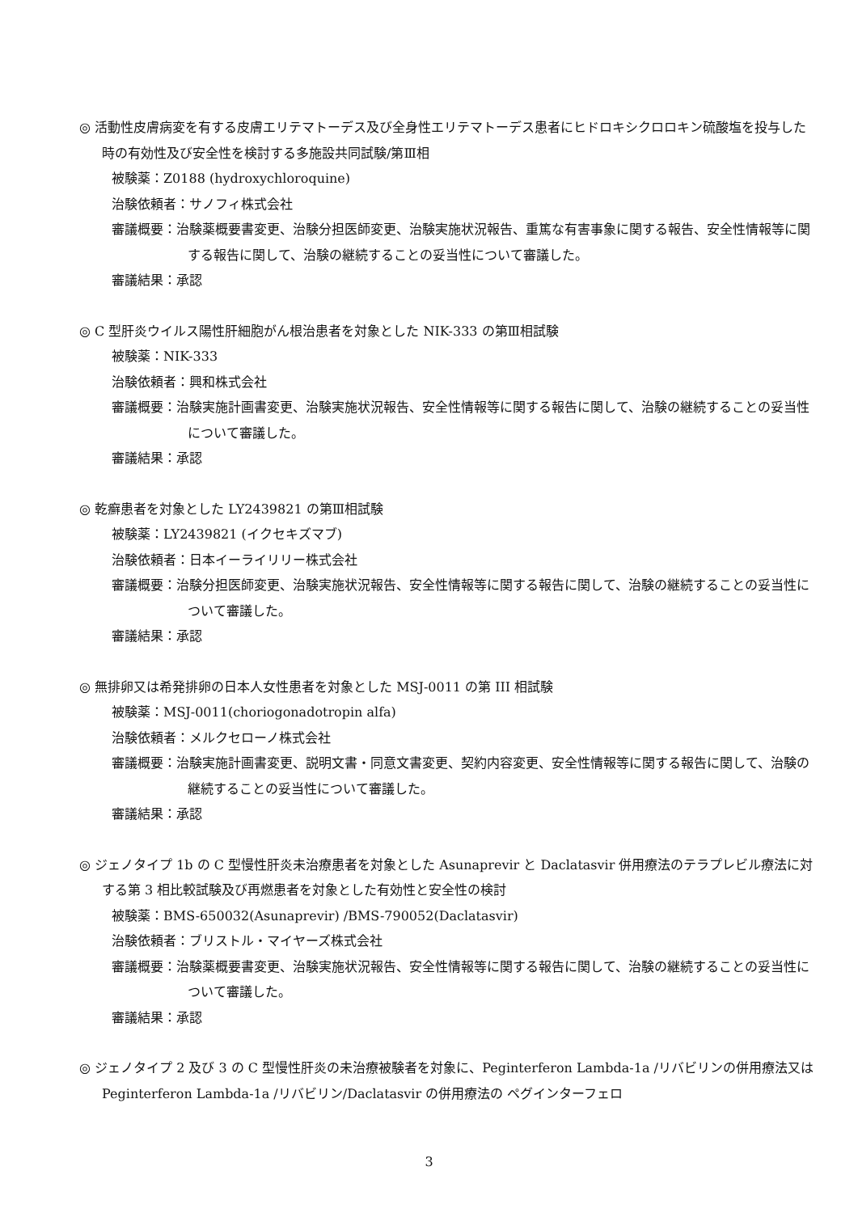◎ 活動性皮膚病変を有する皮膚エリテマトーデス及び全身性エリテマトーデス患者にヒドロキシクロロキン硫酸塩を投与した時の有効性及び安全性を検討する多施設共同試験/第Ⅲ相
被験薬：Z0188 (hydroxychloroquine)
治験依頼者：サノフィ株式会社
審議概要：治験薬概要書変更、治験分担医師変更、治験実施状況報告、重篤な有害事象に関する報告、安全性情報等に関する報告に関して、治験の継続することの妥当性について審議した。
審議結果：承認
◎ C 型肝炎ウイルス陽性肝細胞がん根治患者を対象とした NIK-333 の第Ⅲ相試験
被験薬：NIK-333
治験依頼者：興和株式会社
審議概要：治験実施計画書変更、治験実施状況報告、安全性情報等に関する報告に関して、治験の継続することの妥当性について審議した。
審議結果：承認
◎ 乾癬患者を対象とした LY2439821 の第Ⅲ相試験
被験薬：LY2439821 (イクセキズマブ)
治験依頼者：日本イーライリリー株式会社
審議概要：治験分担医師変更、治験実施状況報告、安全性情報等に関する報告に関して、治験の継続することの妥当性について審議した。
審議結果：承認
◎ 無排卵又は希発排卵の日本人女性患者を対象とした MSJ-0011 の第 III 相試験
被験薬：MSJ-0011(choriogonadotropin alfa)
治験依頼者：メルクセローノ株式会社
審議概要：治験実施計画書変更、説明文書・同意文書変更、契約内容変更、安全性情報等に関する報告に関して、治験の継続することの妥当性について審議した。
審議結果：承認
◎ ジェノタイプ 1b の C 型慢性肝炎未治療患者を対象とした Asunaprevir と Daclatasvir 併用療法のテラプレビル療法に対する第 3 相比較試験及び再燃患者を対象とした有効性と安全性の検討
被験薬：BMS-650032(Asunaprevir) /BMS-790052(Daclatasvir)
治験依頼者：ブリストル・マイヤーズ株式会社
審議概要：治験薬概要書変更、治験実施状況報告、安全性情報等に関する報告に関して、治験の継続することの妥当性について審議した。
審議結果：承認
◎ ジェノタイプ 2 及び 3 の C 型慢性肝炎の未治療被験者を対象に、Peginterferon Lambda-1a /リバビリンの併用療法又は Peginterferon Lambda-1a /リバビリン/Daclatasvir の併用療法の ペグインターフェロ
3